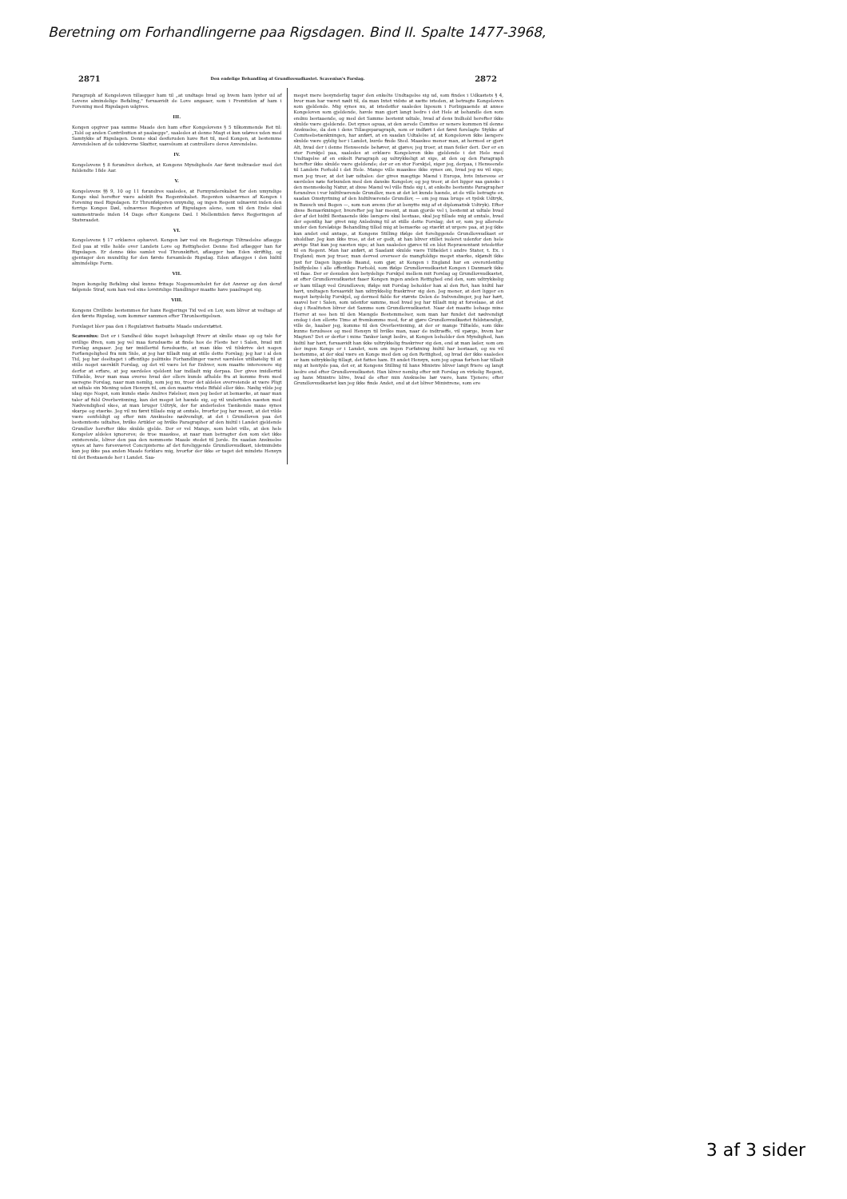Beretning om Forhandlingerne paa Rigsdagen. Bind II. Spalte 1477-3968,
2871 Den endelige Behandling af Grundlovsudkastet. Scavenius's Forslag. 2872
Paragraph af Kongeloven tillægger ham til „at undtage hvad og hvem ham lyster ud af Lovens almindelige Befaling," forsaavidt de Love angaaer, som i Fremtiden af ham i Forening med Rigsdagen udgives.
III.
Kongen opgiver paa samme Maade den ham efter Kongelovens § 5 tilkommende Ret til: „Told og anden Contribution at paalægge", saaledes at denne Magt ei kan udøves uden med Samtykke af Rigsdagen. Denne skal desforuden have Ret til, med Kongen, at bestemme Anvendelsen af de udskrevne Skatter, saavelsom at controllere deres Anvendelse.
IV.
Kongelovens § 8 forandres derhen, at Kongens Myndigheds Aar først indtræder med det fuldendte 18de Aar.
V.
Kongelovens §§ 9, 10 og 11 forandres saaledes, at Formynderskabet for den umyndige Konge skal herefter være adskilt fra Regentskabet. Regenten udnævnes af Kongen i Forening med Rigsdagen. Er Thronfølgeren umyndig, og ingen Regent udnævnt inden den forrige Konges Død, udnævnes Regenten af Rigsdagen alene, som til den Ende skal sammentræde inden 14 Dage efter Kongens Død. I Mellemtiden føres Regjeringen af Statsraadet.
VI.
Kongelovens § 17 erklæres ophævet. Kongen bør ved sin Regjerings Tiltrædelse aflægge Eed paa at ville holde over Landets Love og Rettigheder. Denne Eed aflægger han for Rigsdagen. Er denne ikke samlet ved Thronskiftet, aflægger han Eden skriftlig, og gjentager den mundtlig for den første forsamlede Rigsdag. Eden aflægges i den hidtil almindelige Form.
VII.
Ingen kongelig Befaling skal kunne fritage Nogensomhelst for det Ansvar og den deraf følgende Straf, som han ved sine lovstridige Handlinger maatte have paadraget sig.
VIII.
Kongens Civilliste bestemmes for hans Regjerings Tid ved en Lov, som bliver at vedtage af den første Rigsdag, som kommer sammen efter Thronbestigelsen.
Forslaget blev paa den i Regulativet fastsatte Maade understøttet.
Scavenius: Det er i Sandhed ikke noget behageligt Hverv at skulle staae op og tale for uvillige Øren, som jeg vel maa forudsætte at finde hos de Fleste her i Salen, hvad mit Forslag angaaer. Jeg tør imidlertid forudsætte, at man ikke vil tilskrive det nogen Forfængelighed fra min Side, at jeg har tilladt mig at stille dette Forslag; jeg har i al den Tid, jeg har deeltaget i offentlige politiske Forhandlinger været særdeles utilbøielig til at stille noget særskilt Forslag, og det vil være let for Enhver, som maatte interessere sig derfor at erfare, at jeg særdeles sjeldent har indladt mig derpaa. Der gives imidlertid Tilfælde, hvor man maa overse hvad der ellers kunde afholde fra at komme frem med særegne Forslag, naar man nemlig, som jeg nu, troer det aldeles overveiende at være Pligt at udtale sin Mening uden Hensyn til, om den maatte vinde Bifald eller ikke. Nødig vilde jeg idag sige Noget, som kunde støde Andres Følelser, men jeg beder at bemærke, at naar man taler af fuld Overbeviisning, kan det meget let hænde sig, og vil undertiden næsten med Nødvendighed skee, at man bruger Udtryk, der for anderledes Tænkende maae synes skarpe og stærke. Jeg vil nu først tillade mig at omtale, hvorfor jeg har meent, at det vilde være eenfeldigt og efter min Anskuelse nødvendigt, at det i Grundloven paa det bestemteste udtaltes, hvilke Artikler og hvilke Paragrapher af den hidtil i Landet gjeldende Grundlov herefter ikke skulde gjelde. Der er vel Mange, som helst ville, at den hele Kongelov aldeles ignoreres; de troe maaskee, at naar man betragter den som slet ikke existerende, bliver den paa den nemmeste Maade stedet til Jorde. En saadan Anskuelse synes at have foresvævet Concipisterne af det foreliggende Grundlovsudkast, idetmindste kan jeg ikke paa anden Maade forklare mig, hvorfor der ikke er taget det mindste Hensyn til det Bestaaende her i Landet. Saa-
meget mere besynderlig tager den enkelte Undtagelse sig ud, som findes i Udkastets § 4, hvor man har været nødt til, da man Intet vidste at sætte isteden, at betragte Kongeloven som gjeldende. Mig synes nu, at istedetfor saaledes ligesom i Forbigaaende at ansee Kongeloven som gjeldende, havde man gjort langt bedre i det Hele at behandle den som endnu bestaaende, og med det Samme bestemt udtale, hvad af dens Indhold herefter ikke skulde være gjeldende. Det synes ogsaa, at den ærede Comitee er senere kommen til denne Anskuelse, da den i dens Tillægsparagraph, som er indført i det først forelagte Stykke af Comiteebetænkningen, har anført, at en saadan Udtalelse af, at Kongeloven ikke længere skulde være gyldig her i Landet, burde finde Sted. Maaskee mener man, at hermed er gjort Alt, hvad der i denne Henseende behøver, at gjøres; jeg troer, at man feiler deri. Der er en stor Forskjel paa, saaledes at erklære Kongeloven ikke gjeldende i det Hele med Undtagelse af en enkelt Paragraph og udtrykkeligt at sige, at den og den Paragraph herefter ikke skulde være gjeldende; der er en stor Forskjel, siger jeg, derpaa, i Henseende til Landets Forhold i det Hele. Mange ville maaskee ikke synes om, hvad jeg nu vil sige; men jeg troer, at det bør udtales: der gives mægtige Mænd i Europa, hvis Interesse er særdeles nøie forbunden med den danske Kongelov, og jeg troer, at det ligger saa ganske i den menneskelig Natur, at disse Mænd vel ville finde sig i, at enkelte bestemte Paragrapher forandres i vor hidtilværende Grundlov, men at det let kunde hænde, at de ville betragte en saadan Omstyrtning af den hidtilværende Grundlov, — om jeg maa bruge et tydsk Udtryk, in Bausch und Bogen —, som non avenu (for at benytte mig af et diplomatisk Udtryk). Efter disse Bemærkninger, hvorefter jeg har meent, at man gjorde vel i, bestemt at udtale hvad der af det hidtil Bestaaende ikke længere skal bestaae, skal jeg tillade mig at omtale, hvad der egentlig har givet mig Anledning til at stille dette Forslag; det er, som jeg allerede under den foreløbige Behandling tillod mig at bemærke og stærkt at urgere paa, at jeg ikke kan andet end antage, at Kongens Stilling ifølge det foreliggende Grundlovsudkast er uholdbar. Jeg kan ikke troe, at det er godt, at han bliver stillet isoleret udenfor den hele øvrige Stat kan jeg næsten sige; at han saaledes gjøres til en blot Repræsentant istedetfor til en Regent. Man har anført, at Saadant skulde være Tilfældet i andre Stater, t. Ex. i England; men jeg troer, man derved overseer de mangfoldige meget stærke, skjøndt ikke just for Dagen liggende Baand, som gjør, at Kongen i England har en overordentlig Indflydelse i alle offentlige Forhold, som ifølge Grundlovsudkastet Kongen i Danmark ikke vil faae. Der er desuden den betydelige Forskjel mellem mit Forslag og Grundlovsudkastet, at efter Grundlovsudkastet faaer Kongen ingen anden Rettighed end den, som udtrykkelig er ham tillagt ved Grundloven; ifølge mit Forslag beholder han al den Ret, han hidtil har havt, undtagen forsaavidt han udtrykkelig fraskriver sig den. Jeg mener, at deri ligger en meget betydelig Forskjel, og dermed falde for største Delen de Indvendinger, jeg har hørt, saavel her i Salen, som udenfor samme, mod hvad jeg har tilladt mig at foreslaae, at det dog i Realiteten bliver det Samme som Grundlovsudkastet. Naar det maatte behage mine Herrer at see hen til den Mængde Bestemmelser, som man har fundet det nødvendigt endog i den ellevte Time at fremkomme med, for at gjøre Grundlovsudkastet fuldstændigt, ville de, haaber jeg, komme til den Overbeviisning, at der er mange Tilfælde, som ikke kunne forudsees og med Hensyn til hvilke man, naar de indtræffe, vil spørge, hvem har Magten? Det er derfor i mine Tanker langt bedre, at Kongen beholder den Myndighed, han hidtil har havt, forsaavidt han ikke udtrykkelig fraskriver sig den, end at man lader, som om der ingen Konge er i Landet, som om ingen Forfatning hidtil har bestaaet, og nu vil bestemme, at der skal være en Konge med den og den Rettighed, og hvad der ikke saaledes er ham udtrykkelig tillagt, det fattes ham. Et andet Hensyn, som jeg ogsaa forhen har tilladt mig at hentyde paa, det er, at Kongens Stilling til hans Ministre bliver langt friere og langt bedre end efter Grundlovsudkastet. Han bliver nemlig efter mit Forslag en virkelig Regent, og hans Ministre blive, hvad de efter min Anskuelse bør være, hans Tjenere; efter Grundlovsudkastet kan jeg ikke finde Andet, end at det bliver Ministrene, som ere
3 af 3 sider